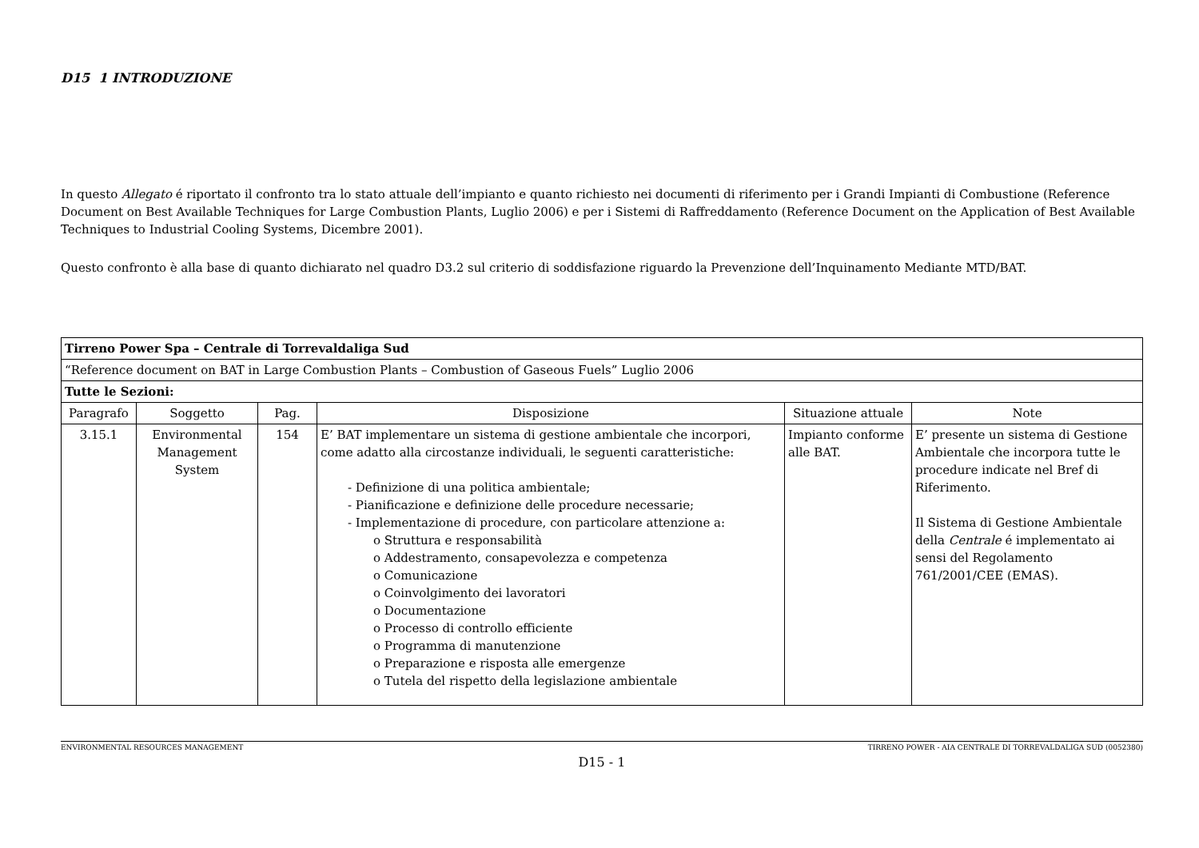D15 1 INTRODUZIONE
In questo Allegato é riportato il confronto tra lo stato attuale dell’impianto e quanto richiesto nei documenti di riferimento per i Grandi Impianti di Combustione (Reference Document on Best Available Techniques for Large Combustion Plants, Luglio 2006) e per i Sistemi di Raffreddamento (Reference Document on the Application of Best Available Techniques to Industrial Cooling Systems, Dicembre 2001).
Questo confronto è alla base di quanto dichiarato nel quadro D3.2 sul criterio di soddisfazione riguardo la Prevenzione dell’Inquinamento Mediante MTD/BAT.
| Tirreno Power Spa – Centrale di Torrevaldaliga Sud | | | | | |
| “Reference document on BAT in Large Combustion Plants – Combustion of Gaseous Fuels” Luglio 2006 | | | | | |
| Tutte le Sezioni: | | | | | |
| Paragrafo | Soggetto | Pag. | Disposizione | Situazione attuale | Note |
| 3.15.1 | Environmental Management System | 154 | E’ BAT implementare un sistema di gestione ambientale che incorpori, come adatto alla circostanze individuali, le seguenti caratteristiche: - Definizione di una politica ambientale; - Pianificazione e definizione delle procedure necessarie; - Implementazione di procedure, con particolare attenzione a: o Struttura e responsabilità o Addestramento, consapevolezza e competenza o Comunicazione o Coinvolgimento dei lavoratori o Documentazione o Processo di controllo efficiente o Programma di manutenzione o Preparazione e risposta alle emergenze o Tutela del rispetto della legislazione ambientale | Impianto conforme alle BAT. | E’ presente un sistema di Gestione Ambientale che incorpora tutte le procedure indicate nel Bref di Riferimento. Il Sistema di Gestione Ambientale della Centrale é implementato ai sensi del Regolamento 761/2001/CEE (EMAS). |
ENVIRONMENTAL RESOURCES MANAGEMENT TIRRENO POWER - AIA CENTRALE DI TORREVALDALIGA SUD (0052380)
D15 - 1